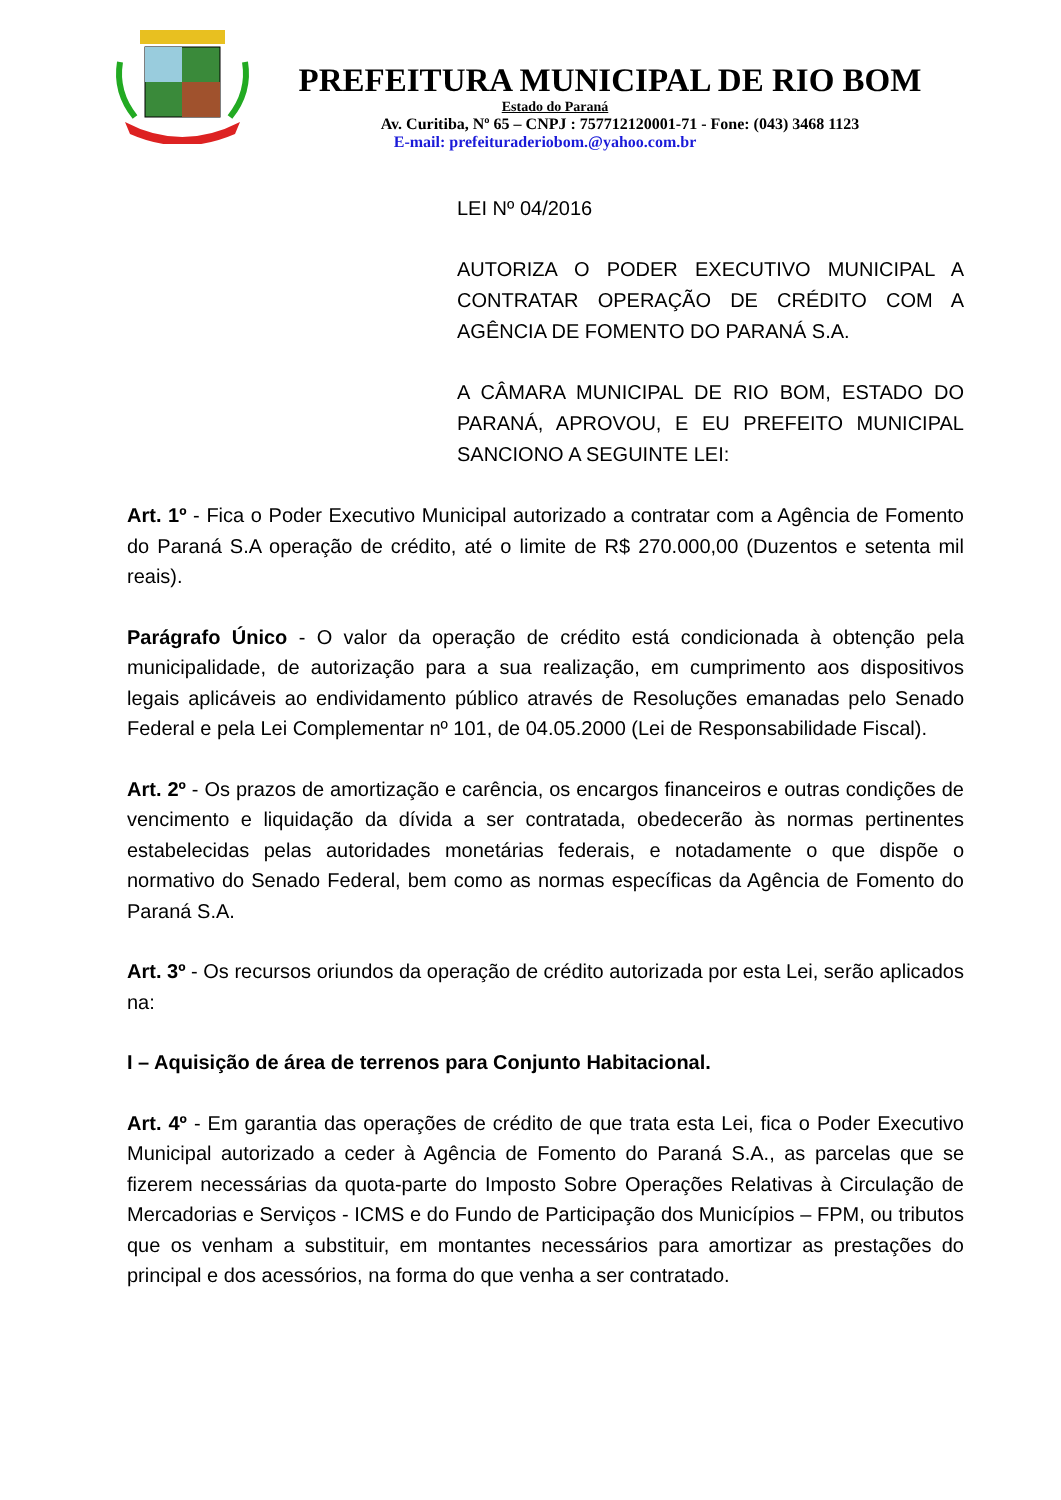PREFEITURA MUNICIPAL DE RIO BOM
Estado do Paraná
Av. Curitiba, Nº 65 – CNPJ : 757712120001-71 - Fone: (043) 3468 1123
E-mail: prefeituraderiobom.@yahoo.com.br
LEI Nº 04/2016
AUTORIZA O PODER EXECUTIVO MUNICIPAL A CONTRATAR OPERAÇÃO DE CRÉDITO COM A AGÊNCIA DE FOMENTO DO PARANÁ S.A.
A CÂMARA MUNICIPAL DE RIO BOM, ESTADO DO PARANÁ, APROVOU, E EU PREFEITO MUNICIPAL SANCIONO A SEGUINTE LEI:
Art. 1º - Fica o Poder Executivo Municipal autorizado a contratar com a Agência de Fomento do Paraná S.A operação de crédito, até o limite de R$ 270.000,00 (Duzentos e setenta mil reais).
Parágrafo Único - O valor da operação de crédito está condicionada à obtenção pela municipalidade, de autorização para a sua realização, em cumprimento aos dispositivos legais aplicáveis ao endividamento público através de Resoluções emanadas pelo Senado Federal e pela Lei Complementar nº 101, de 04.05.2000 (Lei de Responsabilidade Fiscal).
Art. 2º - Os prazos de amortização e carência, os encargos financeiros e outras condições de vencimento e liquidação da dívida a ser contratada, obedecerão às normas pertinentes estabelecidas pelas autoridades monetárias federais, e notadamente o que dispõe o normativo do Senado Federal, bem como as normas específicas da Agência de Fomento do Paraná S.A.
Art. 3º - Os recursos oriundos da operação de crédito autorizada por esta Lei, serão aplicados na:
I – Aquisição de área de terrenos para Conjunto Habitacional.
Art. 4º - Em garantia das operações de crédito de que trata esta Lei, fica o Poder Executivo Municipal autorizado a ceder à Agência de Fomento do Paraná S.A., as parcelas que se fizerem necessárias da quota-parte do Imposto Sobre Operações Relativas à Circulação de Mercadorias e Serviços - ICMS e do Fundo de Participação dos Municípios – FPM, ou tributos que os venham a substituir, em montantes necessários para amortizar as prestações do principal e dos acessórios, na forma do que venha a ser contratado.